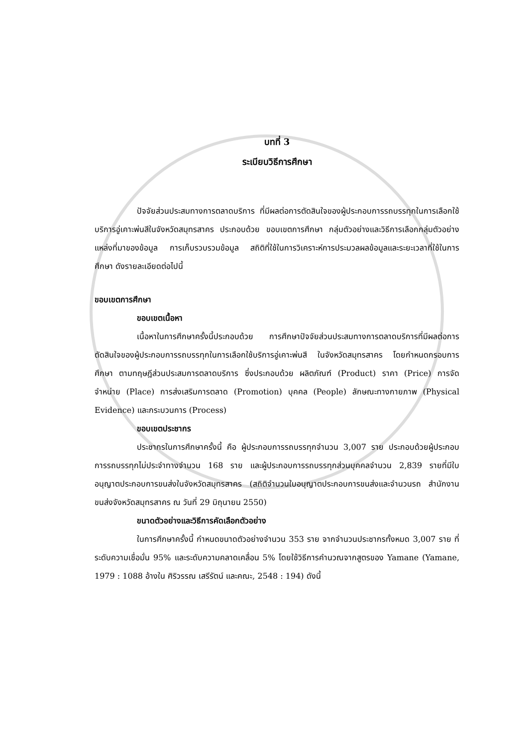บทที่ 3
ระเบียบวิธีการศึกษา
ปัจจัยส่วนประสมทางการตลาดบริการ ที่มีผลต่อการตัดสินใจของผู้ประกอบการรถบรรทุกในการเลือกใช้บริการอู่เคาะพ่นสีในจังหวัดสมุทรสาคร ประกอบด้วย ขอบเขตการศึกษา กลุ่มตัวอย่างและวิธีการเลือกกลุ่มตัวอย่าง แหล่งที่มาของข้อมูล การเก็บรวบรวมข้อมูล สถิติที่ใช้ในการวิเคราะห์การประมวลผลข้อมูลและระยะเวลาที่ใช้ในการศึกษา ดังรายละเอียดต่อไปนี้
ขอบเขตการศึกษา
ขอบเขตเนื้อหา
เนื้อหาในการศึกษาครั้งนี้ประกอบด้วย การศึกษาปัจจัยส่วนประสมทางการตลาดบริการที่มีผลต่อการตัดสินใจของผู้ประกอบการรถบรรทุกในการเลือกใช้บริการอู่เคาะพ่นสี ในจังหวัดสมุทรสาคร โดยกำหนดกรอบการศึกษา ตามทฤษฎีส่วนประสมการตลาดบริการ ซึ่งประกอบด้วย ผลิตภัณฑ์ (Product) ราคา (Price) การจัดจำหน่าย (Place) การส่งเสริมการตลาด (Promotion) บุคคล (People) ลักษณะทางกายภาพ (Physical Evidence) และกระบวนการ (Process)
ขอบเขตประชากร
ประชากรในการศึกษาครั้งนี้ คือ ผู้ประกอบการรถบรรทุกจำนวน 3,007 ราย ประกอบด้วยผู้ประกอบการรถบรรทุกไม่ประจำทางจำนวน 168 ราย และผู้ประกอบการรถบรรทุกส่วนบุคคลจำนวน 2,839 รายที่มีใบอนุญาตประกอบการขนส่งในจังหวัดสมุทรสาคร (สถิติจำนวนใบอนุญาตประกอบการขนส่งและจำนวนรถ สำนักงานขนส่งจังหวัดสมุทรสาคร ณ วันที่ 29 มิถุนายน 2550)
ขนาดตัวอย่างและวิธีการคัดเลือกตัวอย่าง
ในการศึกษาครั้งนี้ กำหนดขนาดตัวอย่างจำนวน 353 ราย จากจำนวนประชากรทั้งหมด 3,007 ราย ที่ระดับความเชื่อมั่น 95% และระดับความคลาดเคลื่อน 5% โดยใช้วิธีการคำนวณจากสูตรของ Yamane (Yamane, 1979 : 1088 อ้างใน ศิริวรรณ เสรีรัตน์ และคณะ, 2548 : 194) ดังนี้